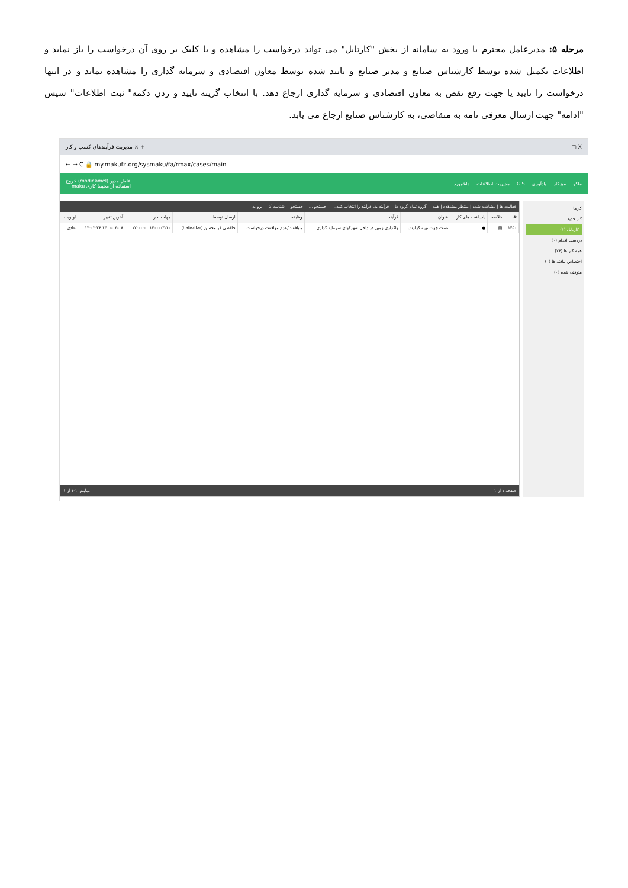مرحله ۵: مدیرعامل محترم با ورود به سامانه از بخش "کارتابل" می تواند درخواست را مشاهده و با کلیک بر روی آن درخواست را باز نماید و اطلاعات تکمیل شده توسط کارشناس صنایع و مدیر صنایع و تایید شده توسط معاون اقتصادی و سرمایه گذاری را مشاهده نماید و در انتها درخواست را تایید یا جهت رفع نقص به معاون اقتصادی و سرمایه گذاری ارجاع دهد. با انتخاب گزینه تایید و زدن دکمه" ثبت اطلاعات" سپس "ادامه" جهت ارسال معرفی نامه به متقاضی، به کارشناس صنایع ارجاع می یابد.
مدیریت فرآیندهای کسب و کار × + – ▢ X
← → C 🔒 my.makufz.org/sysmaku/fa/rmax/cases/main
ماکو میزکار یادآوری GIS مدیریت اطلاعات داشبورد عامل مدیر (modir.amel) خروج
استفاده از محیط کاری maku
کارها
کار جدید
کارتابل (۱)
دردست اقدام (۰)
همه کار ها (۷۶)
اختصاص نیافته ها (۰)
متوقف شده (۰)
فعالیت ها | مشاهده شده | منتظر مشاهده | همه گروه تمام گروه ها فرآیند یک فرآیند را انتخاب کنید... جستجو ... جستجو شناسه کا برو به
| # | خلاصه | یادداشت های کار | عنوان | فرآیند | وظیفه | ارسال توسط | مهلت اجرا | آخرین تغییر | اولویت |
| --- | --- | --- | --- | --- | --- | --- | --- | --- | --- |
| ۱۴۵۰ | ▤ | ● | تست جهت تهیه گزارش | واگذاری زمین در داخل شهرکهای سرمایه گذاری | موافقت/عدم موافقت درخواست | حافظی فر محسن (hafezifar) | ۱۴۰۰-۰۳-۱۰ ۱۷:۰۰:۰۰ | ۱۴۰۰-۰۳-۰۸ ۱۳:۰۲:۳۶ | عادی |
صفحه ۱ از ۱ نمایش ۱-۱ از ۱